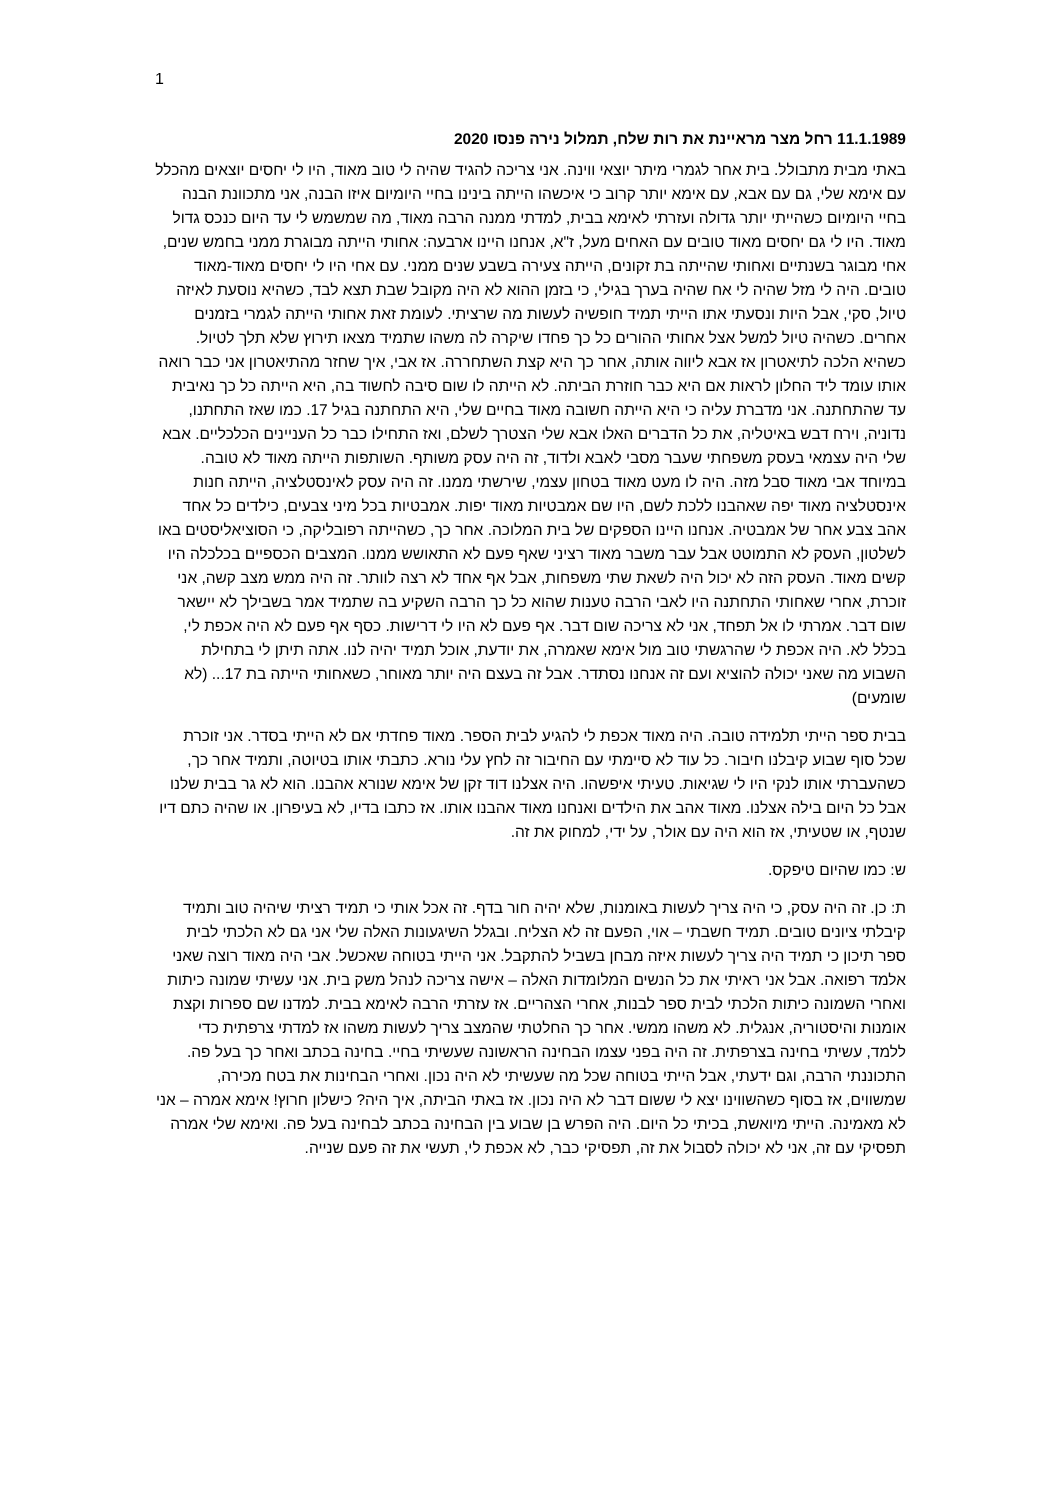1
11.1.1989 רחל מצר מראיינת את רות שלח, תמלול נירה פנסו 2020
באתי מבית מתבולל. בית אחר לגמרי מיתר יוצאי ווינה. אני צריכה להגיד שהיה לי טוב מאוד, היו לי יחסים יוצאים מהכלל עם אימא שלי, גם עם אבא, עם אימא יותר קרוב כי איכשהו הייתה בינינו בחיי היומיום איזו הבנה, אני מתכוונת הבנה בחיי היומיום כשהייתי יותר גדולה ועזרתי לאימא בבית, למדתי ממנה הרבה מאוד, מה שמשמש לי עד היום כנכס גדול מאוד. היו לי גם יחסים מאוד טובים עם האחים מעל, ז"א, אנחנו היינו ארבעה: אחותי הייתה מבוגרת ממני בחמש שנים, אחי מבוגר בשנתיים ואחותי שהייתה בת זקונים, הייתה צעירה בשבע שנים ממני. עם אחי היו לי יחסים מאוד-מאוד טובים. היה לי מזל שהיה לי אח שהיה בערך בגילי, כי בזמן ההוא לא היה מקובל שבת תצא לבד, כשהיא נוסעת לאיזה טיול, סקי, אבל היות ונסעתי אתו הייתי תמיד חופשיה לעשות מה שרציתי. לעומת זאת אחותי הייתה לגמרי בזמנים אחרים. כשהיה טיול למשל אצל אחותי ההורים כל כך פחדו שיקרה לה משהו שתמיד מצאו תירוץ שלא תלך לטיול. כשהיא הלכה לתיאטרון אז אבא ליווה אותה, אחר כך היא קצת השתחררה. אז אבי, איך שחזר מהתיאטרון אני כבר רואה אותו עומד ליד החלון לראות אם היא כבר חוזרת הביתה. לא הייתה לו שום סיבה לחשוד בה, היא הייתה כל כך נאיבית עד שהתחתנה. אני מדברת עליה כי היא הייתה חשובה מאוד בחיים שלי, היא התחתנה בגיל 17. כמו שאז התחתנו, נדוניה, וירח דבש באיטליה, את כל הדברים האלו אבא שלי הצטרך לשלם, ואז התחילו כבר כל העניינים הכלכליים. אבא שלי היה עצמאי בעסק משפחתי שעבר מסבי לאבא ולדוד, זה היה עסק משותף. השותפות הייתה מאוד לא טובה. במיוחד אבי מאוד סבל מזה. היה לו מעט מאוד בטחון עצמי, שירשתי ממנו. זה היה עסק לאינסטלציה, הייתה חנות אינסטלציה מאוד יפה שאהבנו ללכת לשם, היו שם אמבטיות מאוד יפות. אמבטיות בכל מיני צבעים, כילדים כל אחד אהב צבע אחר של אמבטיה. אנחנו היינו הספקים של בית המלוכה. אחר כך, כשהייתה רפובליקה, כי הסוציאליסטים באו לשלטון, העסק לא התמוטט אבל עבר משבר מאוד רציני שאף פעם לא התאושש ממנו. המצבים הכספיים בכלכלה היו קשים מאוד. העסק הזה לא יכול היה לשאת שתי משפחות, אבל אף אחד לא רצה לוותר. זה היה ממש מצב קשה, אני זוכרת, אחרי שאחותי התחתנה היו לאבי הרבה טענות שהוא כל כך הרבה השקיע בה שתמיד אמר בשבילך לא יישאר שום דבר. אמרתי לו אל תפחד, אני לא צריכה שום דבר. אף פעם לא היו לי דרישות. כסף אף פעם לא היה אכפת לי, בכלל לא. היה אכפת לי שהרגשתי טוב מול אימא שאמרה, את יודעת, אוכל תמיד יהיה לנו. אתה תיתן לי בתחילת השבוע מה שאני יכולה להוציא ועם זה אנחנו נסתדר. אבל זה בעצם היה יותר מאוחר, כשאחותי הייתה בת 17... (לא שומעים)
בבית ספר הייתי תלמידה טובה. היה מאוד אכפת לי להגיע לבית הספר. מאוד פחדתי אם לא הייתי בסדר. אני זוכרת שכל סוף שבוע קיבלנו חיבור. כל עוד לא סיימתי עם החיבור זה לחץ עלי נורא. כתבתי אותו בטיוטה, ותמיד אחר כך, כשהעברתי אותו לנקי היו לי שגיאות. טעיתי איפשהו. היה אצלנו דוד זקן של אימא שנורא אהבנו. הוא לא גר בבית שלנו אבל כל היום בילה אצלנו. מאוד אהב את הילדים ואנחנו מאוד אהבנו אותו. אז כתבו בדיו, לא בעיפרון. או שהיה כתם דיו שנטף, או שטעיתי, אז הוא היה עם אולר, על ידי, למחוק את זה.
ש: כמו שהיום טיפקס.
ת: כן. זה היה עסק, כי היה צריך לעשות באומנות, שלא יהיה חור בדף. זה אכל אותי כי תמיד רציתי שיהיה טוב ותמיד קיבלתי ציונים טובים. תמיד חשבתי – אוי, הפעם זה לא הצליח. ובגלל השיגעונות האלה שלי אני גם לא הלכתי לבית ספר תיכון כי תמיד היה צריך לעשות איזה מבחן בשביל להתקבל. אני הייתי בטוחה שאכשל. אבי היה מאוד רוצה שאני אלמד רפואה. אבל אני ראיתי את כל הנשים המלומדות האלה – אישה צריכה לנהל משק בית. אני עשיתי שמונה כיתות ואחרי השמונה כיתות הלכתי לבית ספר לבנות, אחרי הצהריים. אז עזרתי הרבה לאימא בבית. למדנו שם ספרות וקצת אומנות והיסטוריה, אנגלית. לא משהו ממשי. אחר כך החלטתי שהמצב צריך לעשות משהו אז למדתי צרפתית כדי ללמד, עשיתי בחינה בצרפתית. זה היה בפני עצמו הבחינה הראשונה שעשיתי בחיי. בחינה בכתב ואחר כך בעל פה. התכוננתי הרבה, וגם ידעתי, אבל הייתי בטוחה שכל מה שעשיתי לא היה נכון. ואחרי הבחינות את בטח מכירה, שמשווים, אז בסוף כשהשווינו יצא לי ששום דבר לא היה נכון. אז באתי הביתה, איך היה? כישלון חרוץ! אימא אמרה – אני לא מאמינה. הייתי מיואשת, בכיתי כל היום. היה הפרש בן שבוע בין הבחינה בכתב לבחינה בעל פה. ואימא שלי אמרה תפסיקי עם זה, אני לא יכולה לסבול את זה, תפסיקי כבר, לא אכפת לי, תעשי את זה פעם שנייה.